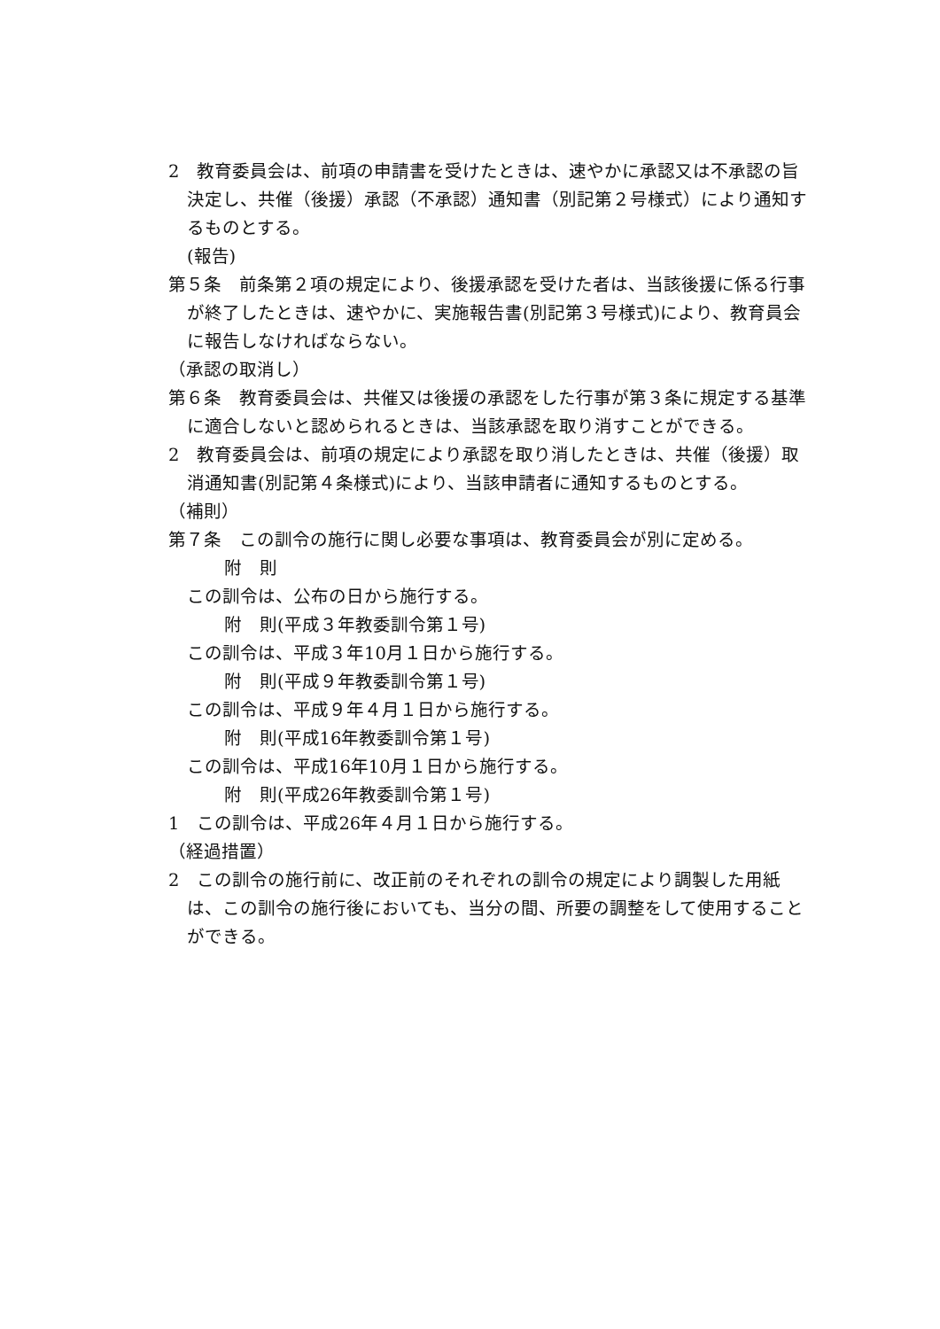2　教育委員会は、前項の申請書を受けたときは、速やかに承認又は不承認の旨決定し、共催（後援）承認（不承認）通知書（別記第２号様式）により通知するものとする。
(報告)
第５条　前条第２項の規定により、後援承認を受けた者は、当該後援に係る行事が終了したときは、速やかに、実施報告書(別記第３号様式)により、教育員会に報告しなければならない。
（承認の取消し）
第６条　教育委員会は、共催又は後援の承認をした行事が第３条に規定する基準に適合しないと認められるときは、当該承認を取り消すことができる。
2　教育委員会は、前項の規定により承認を取り消したときは、共催（後援）取消通知書(別記第４条様式)により、当該申請者に通知するものとする。
（補則）
第７条　この訓令の施行に関し必要な事項は、教育委員会が別に定める。
附　則
この訓令は、公布の日から施行する。
附　則(平成３年教委訓令第１号)
この訓令は、平成３年10月１日から施行する。
附　則(平成９年教委訓令第１号)
この訓令は、平成９年４月１日から施行する。
附　則(平成16年教委訓令第１号)
この訓令は、平成16年10月１日から施行する。
附　則(平成26年教委訓令第１号)
1　この訓令は、平成26年４月１日から施行する。
（経過措置）
2　この訓令の施行前に、改正前のそれぞれの訓令の規定により調製した用紙は、この訓令の施行後においても、当分の間、所要の調整をして使用することができる。